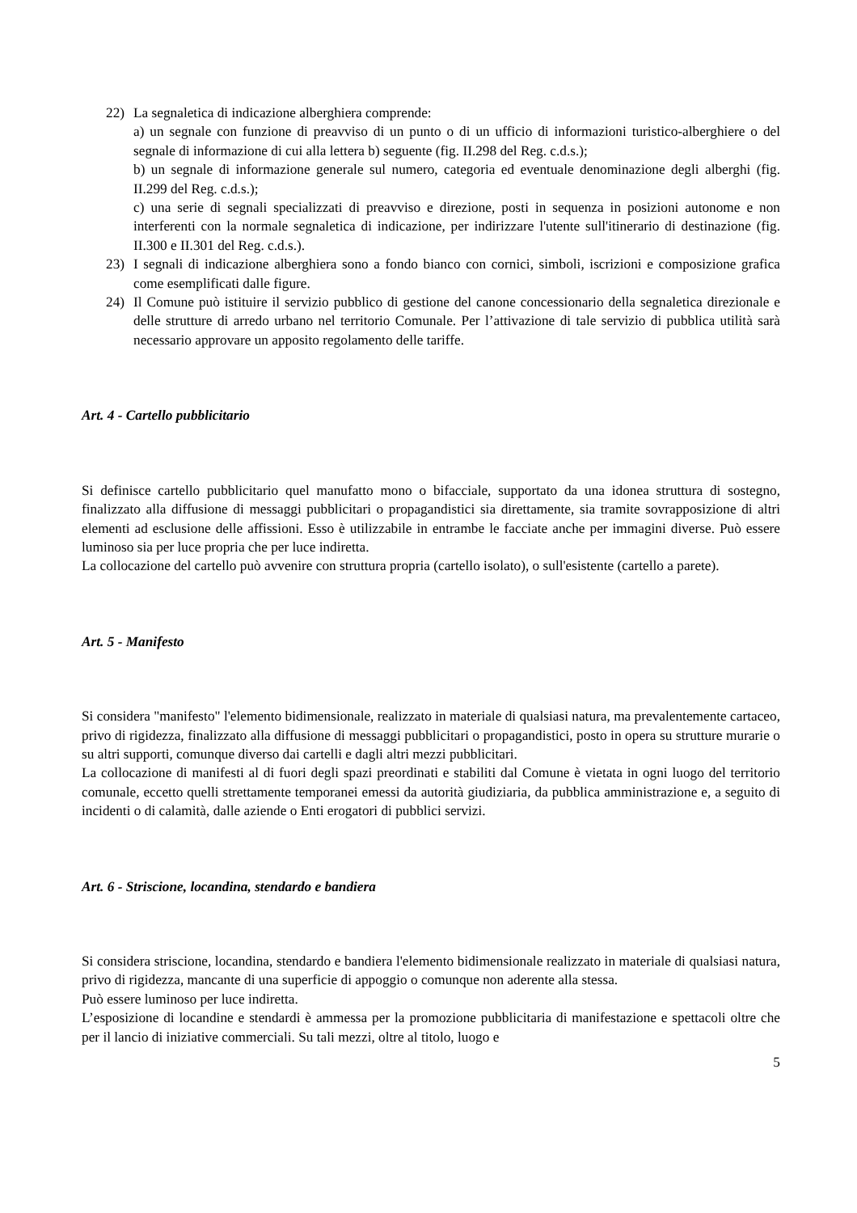22) La segnaletica di indicazione alberghiera comprende:
a) un segnale con funzione di preavviso di un punto o di un ufficio di informazioni turistico-alberghiere o del segnale di informazione di cui alla lettera b) seguente (fig. II.298 del Reg. c.d.s.);
b) un segnale di informazione generale sul numero, categoria ed eventuale denominazione degli alberghi (fig. II.299 del Reg. c.d.s.);
c) una serie di segnali specializzati di preavviso e direzione, posti in sequenza in posizioni autonome e non interferenti con la normale segnaletica di indicazione, per indirizzare l'utente sull'itinerario di destinazione (fig. II.300 e II.301 del Reg. c.d.s.).
23) I segnali di indicazione alberghiera sono a fondo bianco con cornici, simboli, iscrizioni e composizione grafica come esemplificati dalle figure.
24) Il Comune può istituire il servizio pubblico di gestione del canone concessionario della segnaletica direzionale e delle strutture di arredo urbano nel territorio Comunale. Per l’attivazione di tale servizio di pubblica utilità sarà necessario approvare un apposito regolamento delle tariffe.
Art. 4 - Cartello pubblicitario
Si definisce cartello pubblicitario quel manufatto mono o bifacciale, supportato da una idonea struttura di sostegno, finalizzato alla diffusione di messaggi pubblicitari o propagandistici sia direttamente, sia tramite sovrapposizione di altri elementi ad esclusione delle affissioni. Esso è utilizzabile in entrambe le facciate anche per immagini diverse. Può essere luminoso sia per luce propria che per luce indiretta.
La collocazione del cartello può avvenire con struttura propria (cartello isolato), o sull'esistente (cartello a parete).
Art. 5 - Manifesto
Si considera "manifesto" l'elemento bidimensionale, realizzato in materiale di qualsiasi natura, ma prevalentemente cartaceo, privo di rigidezza, finalizzato alla diffusione di messaggi pubblicitari o propagandistici, posto in opera su strutture murarie o su altri supporti, comunque diverso dai cartelli e dagli altri mezzi pubblicitari.
La collocazione di manifesti al di fuori degli spazi preordinati e stabiliti dal Comune è vietata in ogni luogo del territorio comunale, eccetto quelli strettamente temporanei emessi da autorità giudiziaria, da pubblica amministrazione e, a seguito di incidenti o di calamità, dalle aziende o Enti erogatori di pubblici servizi.
Art. 6 - Striscione, locandina, stendardo e bandiera
Si considera striscione, locandina, stendardo e bandiera l'elemento bidimensionale realizzato in materiale di qualsiasi natura, privo di rigidezza, mancante di una superficie di appoggio o comunque non aderente alla stessa.
Può essere luminoso per luce indiretta.
L’esposizione di locandine e stendardi è ammessa per la promozione pubblicitaria di manifestazione e spettacoli oltre che per il lancio di iniziative commerciali. Su tali mezzi, oltre al titolo, luogo e
5